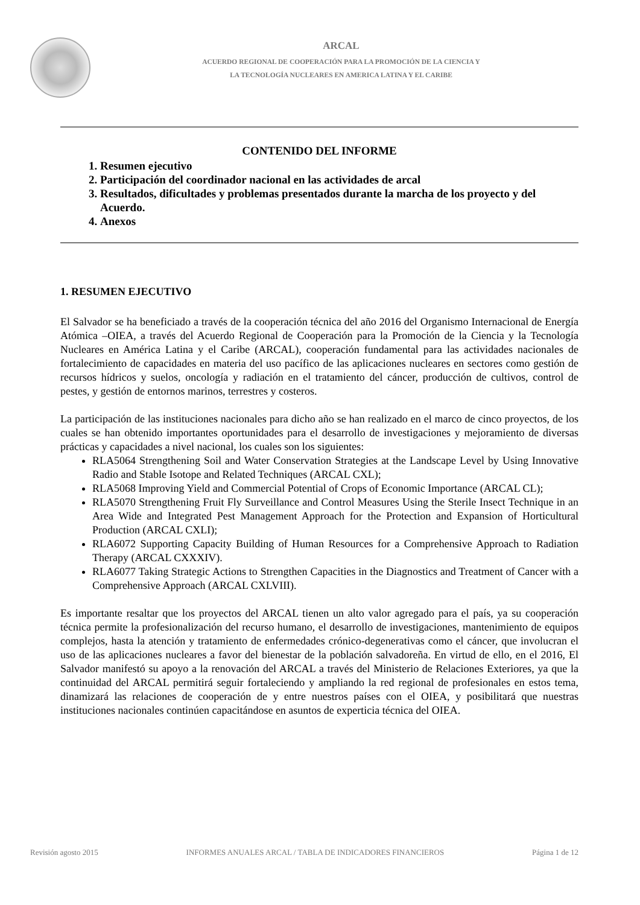ARCAL
ACUERDO REGIONAL DE COOPERACIÓN PARA LA PROMOCIÓN DE LA CIENCIA Y
LA TECNOLOGÍA NUCLEARES EN AMERICA LATINA Y EL CARIBE
CONTENIDO DEL INFORME
1. Resumen ejecutivo
2. Participación del coordinador nacional en las actividades de arcal
3. Resultados, dificultades y problemas presentados durante la marcha de los proyecto y del Acuerdo.
4. Anexos
1. RESUMEN EJECUTIVO
El Salvador se ha beneficiado a través de la cooperación técnica del año 2016 del Organismo Internacional de Energía Atómica –OIEA, a través del Acuerdo Regional de Cooperación para la Promoción de la Ciencia y la Tecnología Nucleares en América Latina y el Caribe (ARCAL), cooperación fundamental para las actividades nacionales de fortalecimiento de capacidades en materia del uso pacífico de las aplicaciones nucleares en sectores como gestión de recursos hídricos y suelos, oncología y radiación en el tratamiento del cáncer, producción de cultivos, control de pestes, y gestión de entornos marinos, terrestres y costeros.
La participación de las instituciones nacionales para dicho año se han realizado en el marco de cinco proyectos, de los cuales se han obtenido importantes oportunidades para el desarrollo de investigaciones y mejoramiento de diversas prácticas y capacidades a nivel nacional, los cuales son los siguientes:
RLA5064 Strengthening Soil and Water Conservation Strategies at the Landscape Level by Using Innovative Radio and Stable Isotope and Related Techniques (ARCAL CXL);
RLA5068 Improving Yield and Commercial Potential of Crops of Economic Importance (ARCAL CL);
RLA5070 Strengthening Fruit Fly Surveillance and Control Measures Using the Sterile Insect Technique in an Area Wide and Integrated Pest Management Approach for the Protection and Expansion of Horticultural Production (ARCAL CXLI);
RLA6072 Supporting Capacity Building of Human Resources for a Comprehensive Approach to Radiation Therapy (ARCAL CXXXIV).
RLA6077 Taking Strategic Actions to Strengthen Capacities in the Diagnostics and Treatment of Cancer with a Comprehensive Approach (ARCAL CXLVIII).
Es importante resaltar que los proyectos del ARCAL tienen un alto valor agregado para el país, ya su cooperación técnica permite la profesionalización del recurso humano, el desarrollo de investigaciones, mantenimiento de equipos complejos, hasta la atención y tratamiento de enfermedades crónico-degenerativas como el cáncer, que involucran el uso de las aplicaciones nucleares a favor del bienestar de la población salvadoreña. En virtud de ello, en el 2016, El Salvador manifestó su apoyo a la renovación del ARCAL a través del Ministerio de Relaciones Exteriores, ya que la continuidad del ARCAL permitirá seguir fortaleciendo y ampliando la red regional de profesionales en estos tema, dinamizará las relaciones de cooperación de y entre nuestros países con el OIEA, y posibilitará que nuestras instituciones nacionales continúen capacitándose en asuntos de experticia técnica del OIEA.
Revisión agosto 2015 INFORMES ANUALES ARCAL / TABLA DE INDICADORES FINANCIEROS Página 1 de 12